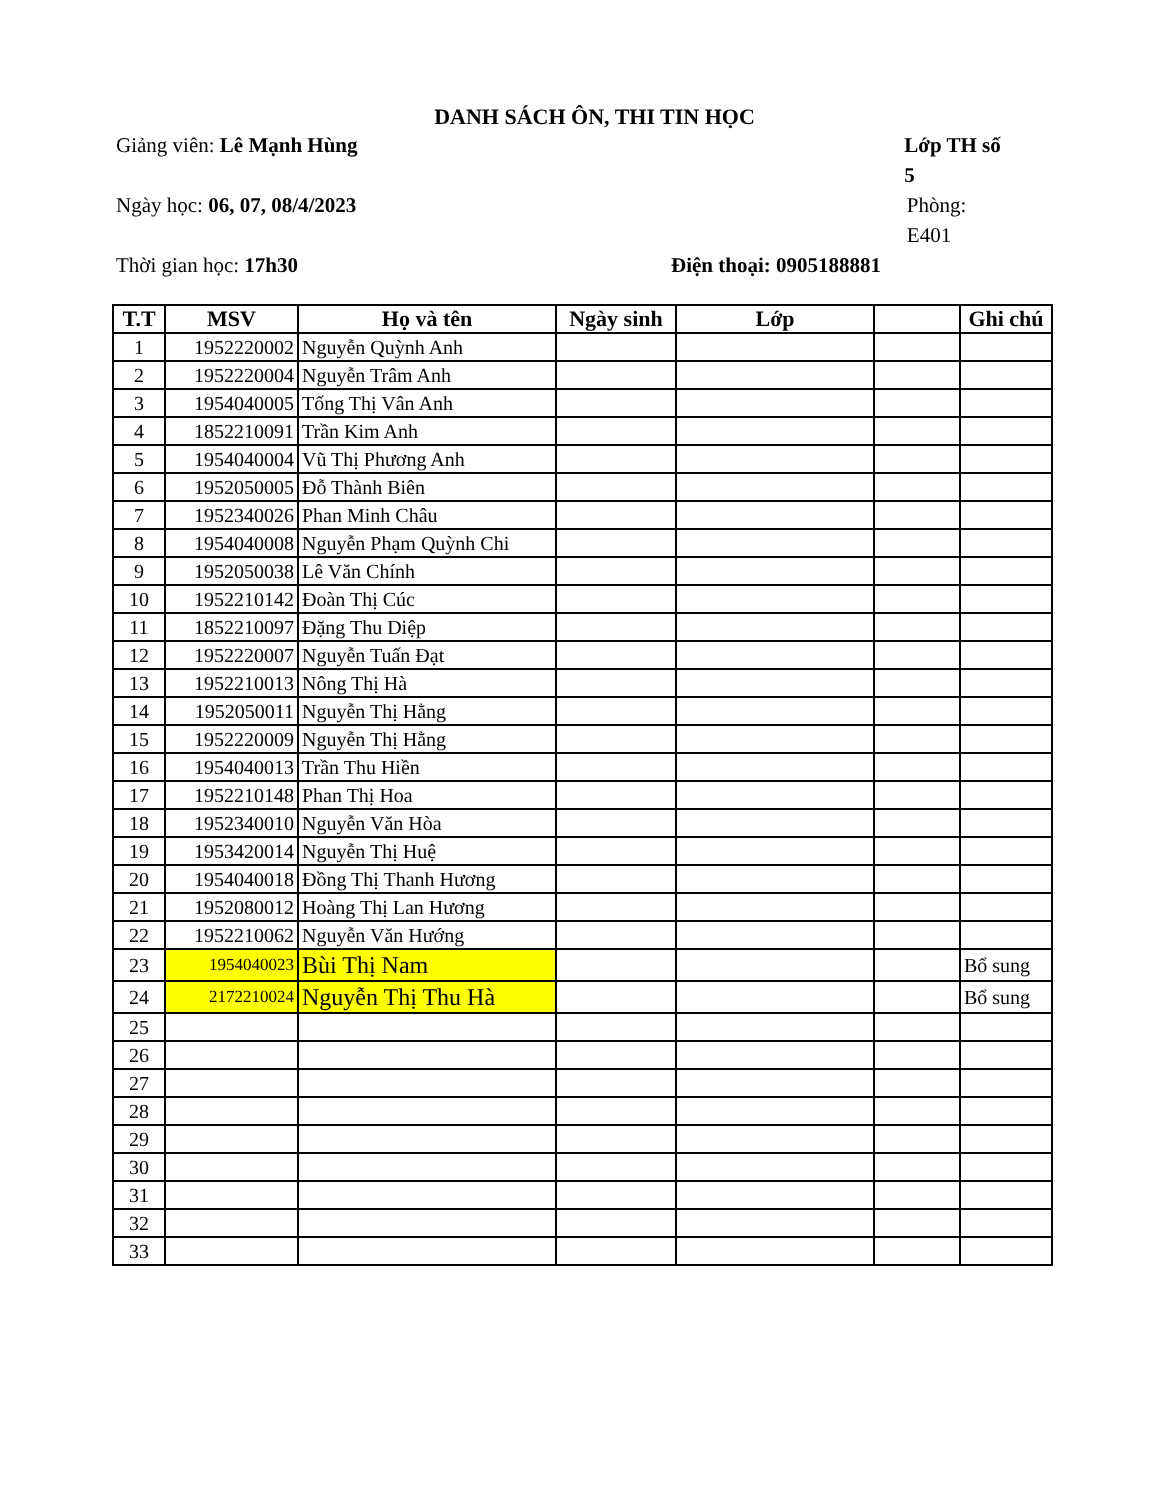DANH SÁCH ÔN, THI TIN HỌC
Giảng viên: Lê Mạnh Hùng Lớp TH số 5
Ngày học: 06, 07, 08/4/2023 Phòng: E401
Thời gian học: 17h30 Điện thoại: 0905188881
| T.T | MSV | Họ và tên | Ngày sinh | Lớp | | Ghi chú |
| --- | --- | --- | --- | --- | --- | --- |
| 1 | 1952220002 | Nguyễn Quỳnh Anh | | | | |
| 2 | 1952220004 | Nguyễn Trâm Anh | | | | |
| 3 | 1954040005 | Tống Thị Vân Anh | | | | |
| 4 | 1852210091 | Trần Kim Anh | | | | |
| 5 | 1954040004 | Vũ Thị Phương Anh | | | | |
| 6 | 1952050005 | Đỗ Thành Biên | | | | |
| 7 | 1952340026 | Phan Minh Châu | | | | |
| 8 | 1954040008 | Nguyễn Phạm Quỳnh Chi | | | | |
| 9 | 1952050038 | Lê Văn Chính | | | | |
| 10 | 1952210142 | Đoàn Thị Cúc | | | | |
| 11 | 1852210097 | Đặng Thu Diệp | | | | |
| 12 | 1952220007 | Nguyễn Tuấn Đạt | | | | |
| 13 | 1952210013 | Nông Thị Hà | | | | |
| 14 | 1952050011 | Nguyễn Thị Hằng | | | | |
| 15 | 1952220009 | Nguyễn Thị Hằng | | | | |
| 16 | 1954040013 | Trần Thu Hiền | | | | |
| 17 | 1952210148 | Phan Thị Hoa | | | | |
| 18 | 1952340010 | Nguyễn Văn Hòa | | | | |
| 19 | 1953420014 | Nguyễn Thị Huệ | | | | |
| 20 | 1954040018 | Đồng Thị Thanh Hương | | | | |
| 21 | 1952080012 | Hoàng Thị Lan Hương | | | | |
| 22 | 1952210062 | Nguyễn Văn Hướng | | | | |
| 23 | 1954040023 | Bùi Thị Nam | | | | Bổ sung |
| 24 | 2172210024 | Nguyễn Thị Thu Hà | | | | Bổ sung |
| 25 | | | | | | |
| 26 | | | | | | |
| 27 | | | | | | |
| 28 | | | | | | |
| 29 | | | | | | |
| 30 | | | | | | |
| 31 | | | | | | |
| 32 | | | | | | |
| 33 | | | | | | |